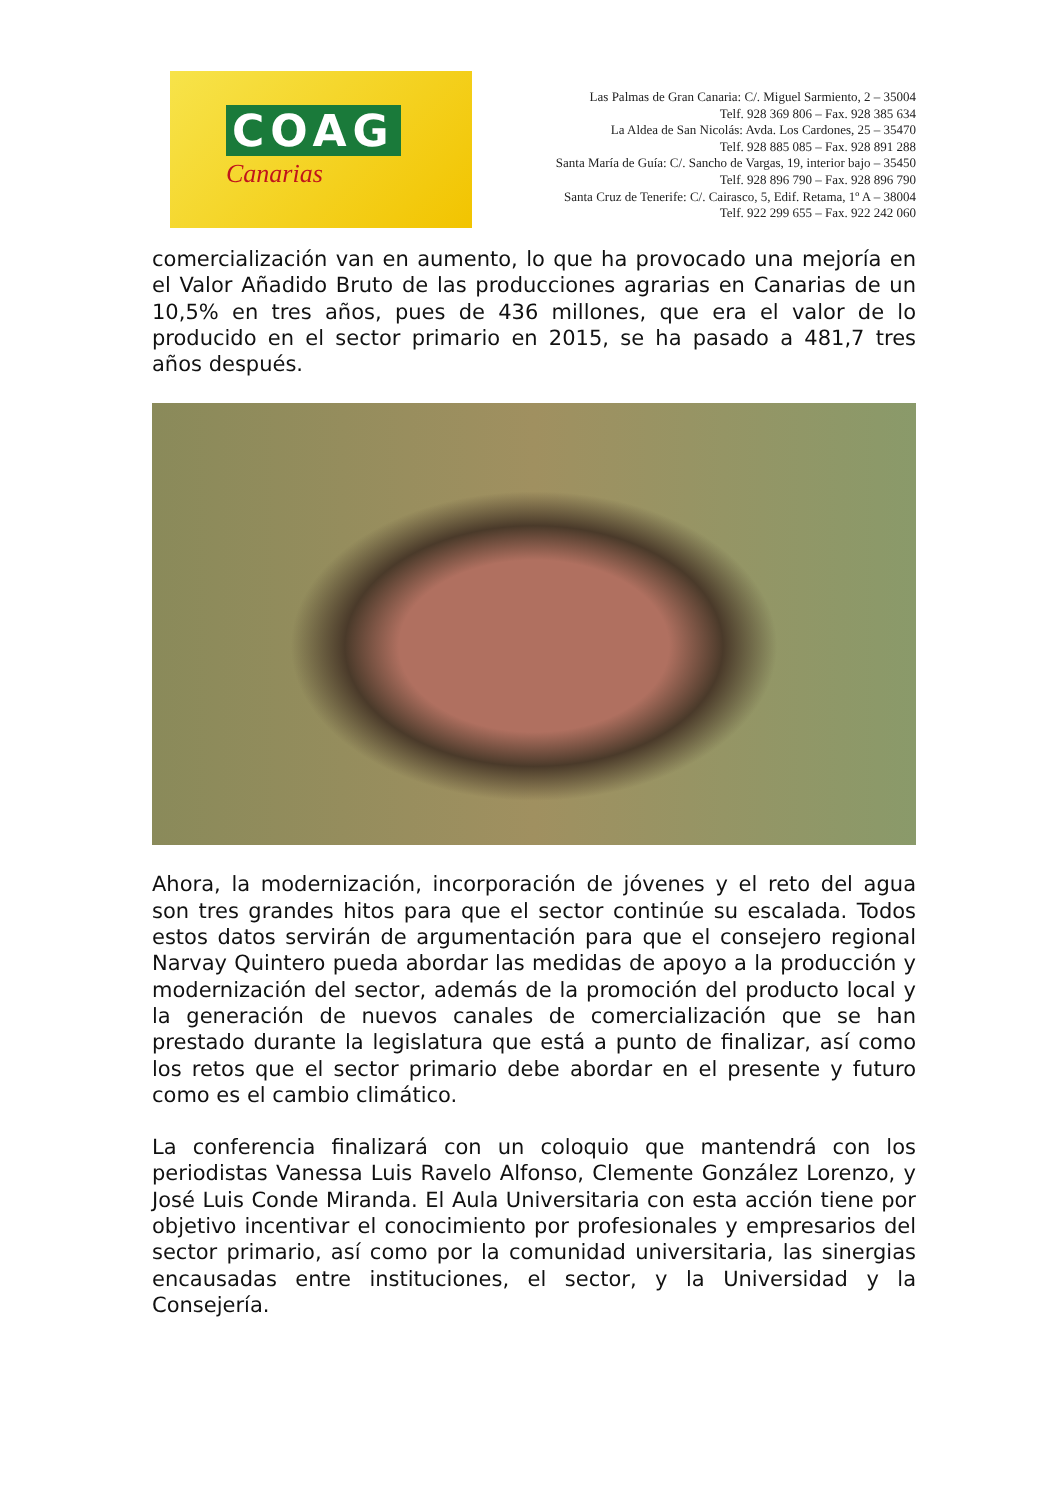COAG
Canarias
Las Palmas de Gran Canaria: C/. Miguel Sarmiento, 2 – 35004
Telf. 928 369 806 – Fax. 928 385 634
La Aldea de San Nicolás: Avda. Los Cardones, 25 – 35470
Telf. 928 885 085 – Fax. 928 891 288
Santa María de Guía: C/. Sancho de Vargas, 19, interior bajo – 35450
Telf. 928 896 790 – Fax. 928 896 790
Santa Cruz de Tenerife: C/. Cairasco, 5, Edif. Retama, 1º A – 38004
Telf. 922 299 655 – Fax. 922 242 060
comercialización van en aumento, lo que ha provocado una mejoría en el Valor Añadido Bruto de las producciones agrarias en Canarias de un 10,5% en tres años, pues de 436 millones, que era el valor de lo producido en el sector primario en 2015, se ha pasado a 481,7 tres años después.
Ahora, la modernización, incorporación de jóvenes y el reto del agua son tres grandes hitos para que el sector continúe su escalada. Todos estos datos servirán de argumentación para que el consejero regional Narvay Quintero pueda abordar las medidas de apoyo a la producción y modernización del sector, además de la promoción del producto local y la generación de nuevos canales de comercialización que se han prestado durante la legislatura que está a punto de finalizar, así como los retos que el sector primario debe abordar en el presente y futuro como es el cambio climático.
La conferencia finalizará con un coloquio que mantendrá con los periodistas Vanessa Luis Ravelo Alfonso, Clemente González Lorenzo, y José Luis Conde Miranda. El Aula Universitaria con esta acción tiene por objetivo incentivar el conocimiento por profesionales y empresarios del sector primario, así como por la comunidad universitaria, las sinergias encausadas entre instituciones, el sector, y la Universidad y la Consejería.